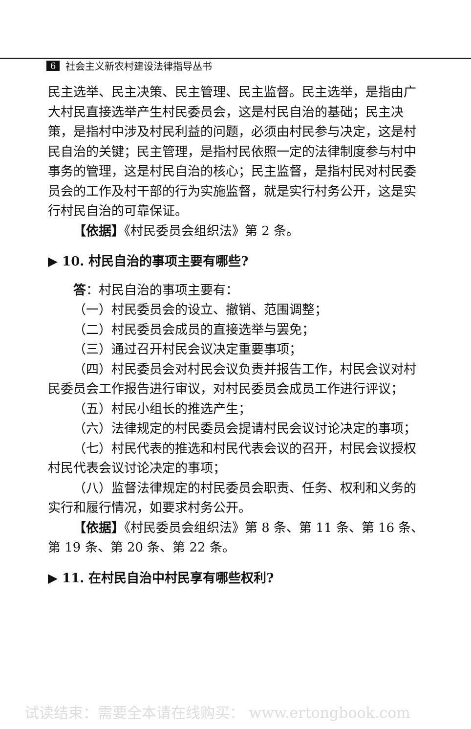6 社会主义新农村建设法律指导丛书
民主选举、民主决策、民主管理、民主监督。民主选举，是指由广大村民直接选举产生村民委员会，这是村民自治的基础；民主决策，是指村中涉及村民利益的问题，必须由村民参与决定，这是村民自治的关键；民主管理，是指村民依照一定的法律制度参与村中事务的管理，这是村民自治的核心；民主监督，是指村民对村民委员会的工作及村干部的行为实施监督，就是实行村务公开，这是实行村民自治的可靠保证。
【依据】《村民委员会组织法》第 2 条。
▶ 10. 村民自治的事项主要有哪些?
答：村民自治的事项主要有：
（一）村民委员会的设立、撤销、范围调整；
（二）村民委员会成员的直接选举与罢免；
（三）通过召开村民会议决定重要事项；
（四）村民委员会对村民会议负责并报告工作，村民会议对村民委员会工作报告进行审议，对村民委员会成员工作进行评议；
（五）村民小组长的推选产生；
（六）法律规定的村民委员会提请村民会议讨论决定的事项；
（七）村民代表的推选和村民代表会议的召开，村民会议授权村民代表会议讨论决定的事项；
（八）监督法律规定的村民委员会职责、任务、权利和义务的实行和履行情况，如要求村务公开。
【依据】《村民委员会组织法》第 8 条、第 11 条、第 16 条、第 19 条、第 20 条、第 22 条。
▶ 11. 在村民自治中村民享有哪些权利?
试读结束：需要全本请在线购买： www.ertongbook.com